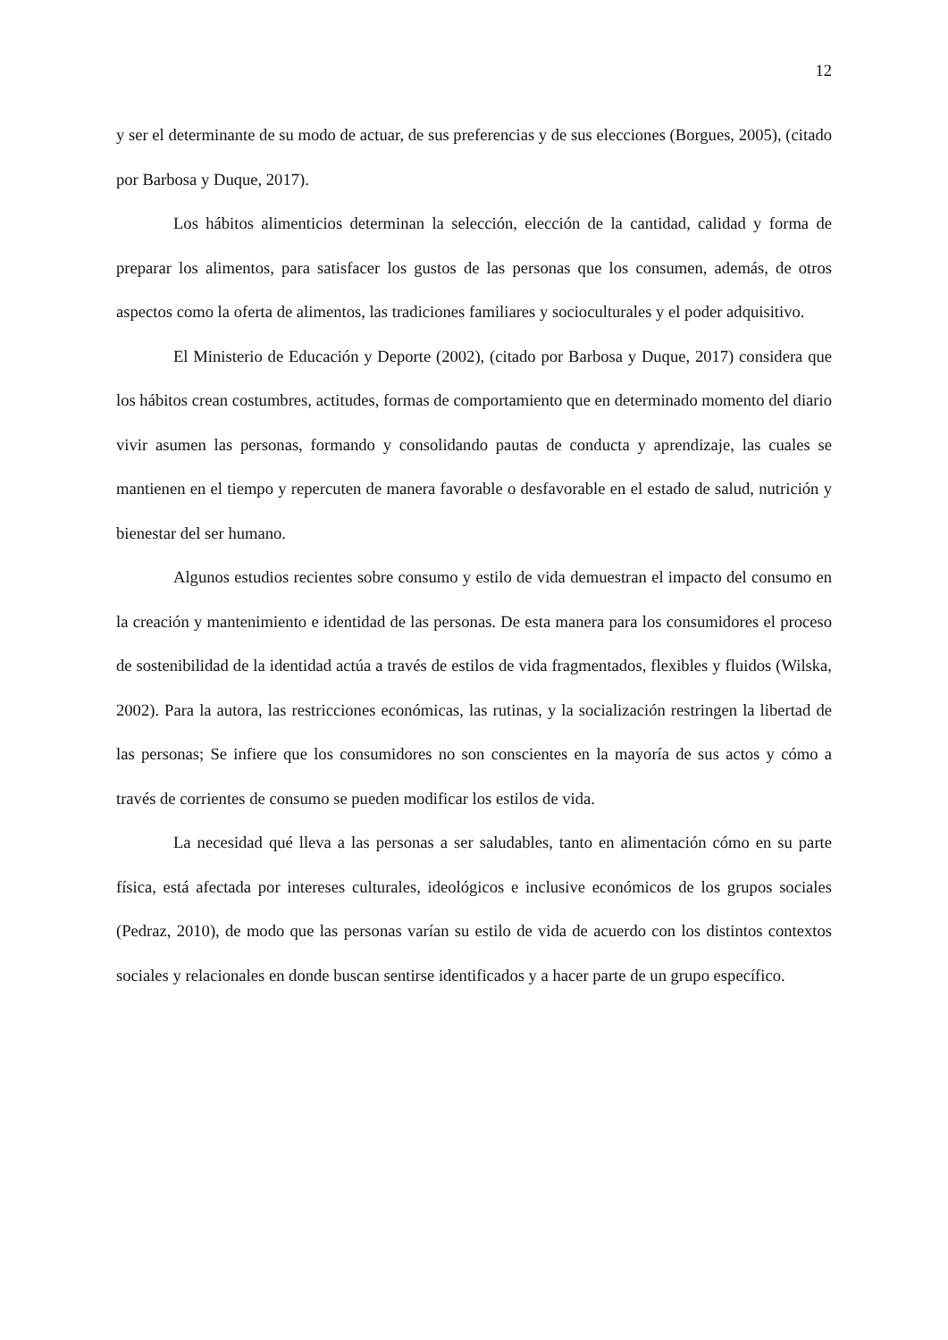12
y ser el determinante de su modo de actuar, de sus preferencias y de sus elecciones (Borgues, 2005), (citado por Barbosa y Duque, 2017).
Los hábitos alimenticios determinan la selección, elección de la cantidad, calidad y forma de preparar los alimentos, para satisfacer los gustos de las personas que los consumen, además, de otros aspectos como la oferta de alimentos, las tradiciones familiares y socioculturales y el poder adquisitivo.
El Ministerio de Educación y Deporte (2002), (citado por Barbosa y Duque, 2017) considera que los hábitos crean costumbres, actitudes, formas de comportamiento que en determinado momento del diario vivir asumen las personas, formando y consolidando pautas de conducta y aprendizaje, las cuales se mantienen en el tiempo y repercuten de manera favorable o desfavorable en el estado de salud, nutrición y bienestar del ser humano.
Algunos estudios recientes sobre consumo y estilo de vida demuestran el impacto del consumo en la creación y mantenimiento e identidad de las personas. De esta manera para los consumidores el proceso de sostenibilidad de la identidad actúa a través de estilos de vida fragmentados, flexibles y fluidos (Wilska, 2002). Para la autora, las restricciones económicas, las rutinas, y la socialización restringen la libertad de las personas; Se infiere que los consumidores no son conscientes en la mayoría de sus actos y cómo a través de corrientes de consumo se pueden modificar los estilos de vida.
La necesidad qué lleva a las personas a ser saludables, tanto en alimentación cómo en su parte física, está afectada por intereses culturales, ideológicos e inclusive económicos de los grupos sociales (Pedraz, 2010), de modo que las personas varían su estilo de vida de acuerdo con los distintos contextos sociales y relacionales en donde buscan sentirse identificados y a hacer parte de un grupo específico.